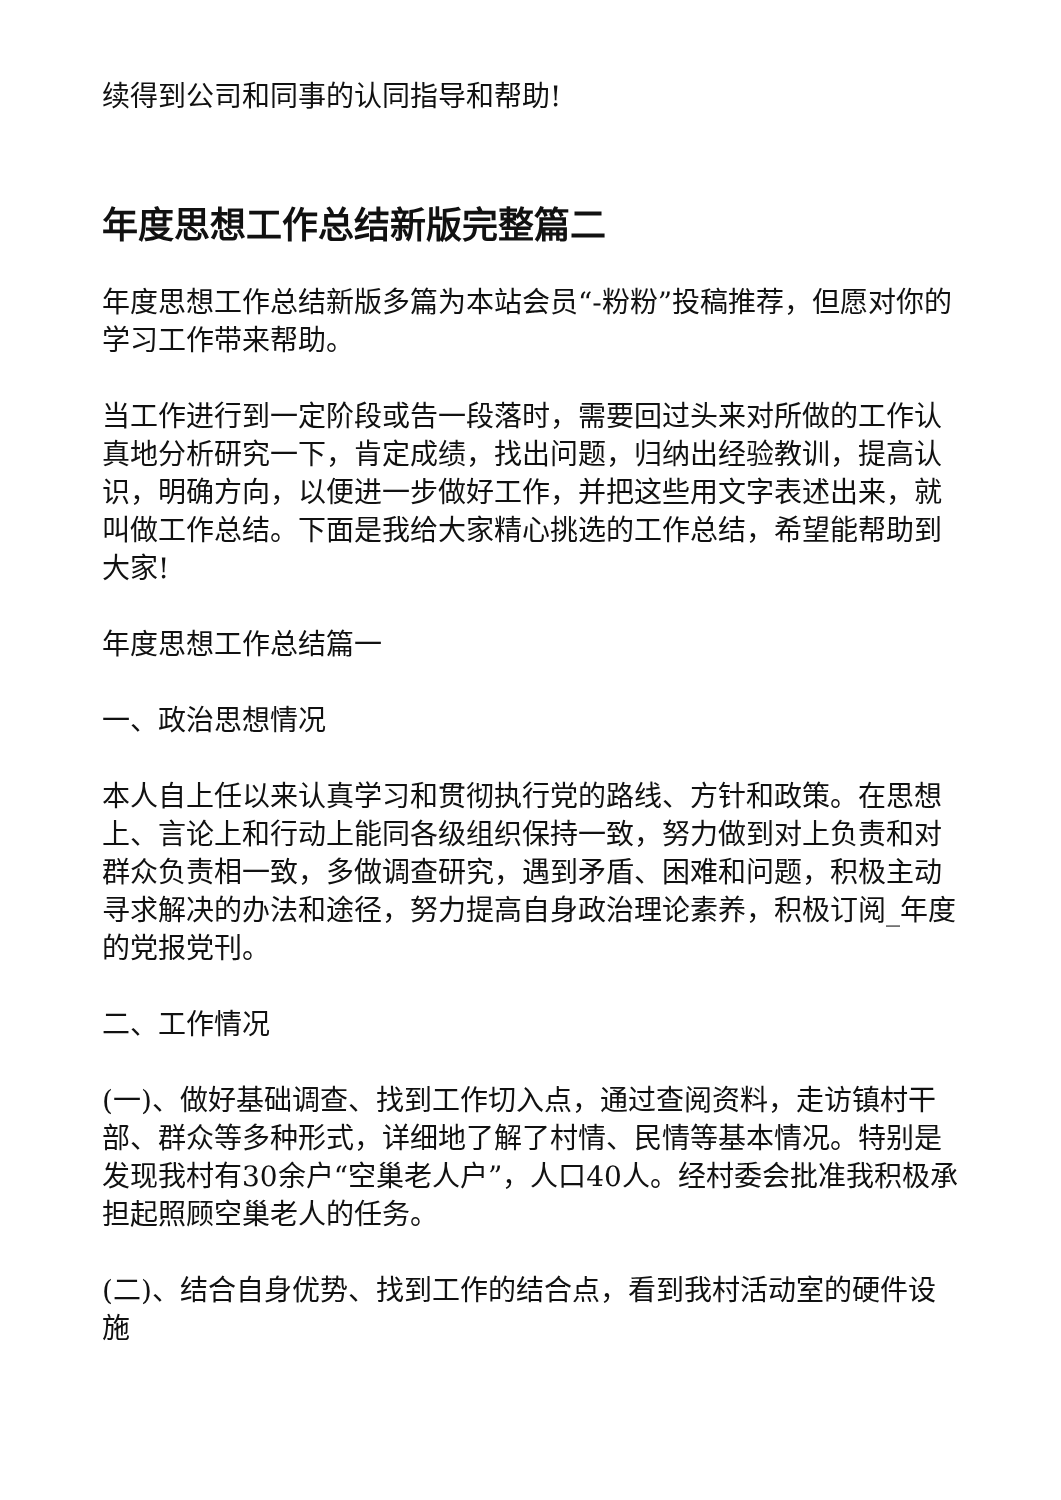续得到公司和同事的认同指导和帮助!
年度思想工作总结新版完整篇二
年度思想工作总结新版多篇为本站会员“-粉粉”投稿推荐，但愿对你的学习工作带来帮助。
当工作进行到一定阶段或告一段落时，需要回过头来对所做的工作认真地分析研究一下，肯定成绩，找出问题，归纳出经验教训，提高认识，明确方向，以便进一步做好工作，并把这些用文字表述出来，就叫做工作总结。下面是我给大家精心挑选的工作总结，希望能帮助到大家!
年度思想工作总结篇一
一、政治思想情况
本人自上任以来认真学习和贯彻执行党的路线、方针和政策。在思想上、言论上和行动上能同各级组织保持一致，努力做到对上负责和对群众负责相一致，多做调查研究，遇到矛盾、困难和问题，积极主动寻求解决的办法和途径，努力提高自身政治理论素养，积极订阅_年度的党报党刊。
二、工作情况
(一)、做好基础调查、找到工作切入点，通过查阅资料，走访镇村干部、群众等多种形式，详细地了解了村情、民情等基本情况。特别是发现我村有30余户“空巢老人户”，人口40人。经村委会批准我积极承担起照顾空巢老人的任务。
(二)、结合自身优势、找到工作的结合点，看到我村活动室的硬件设施